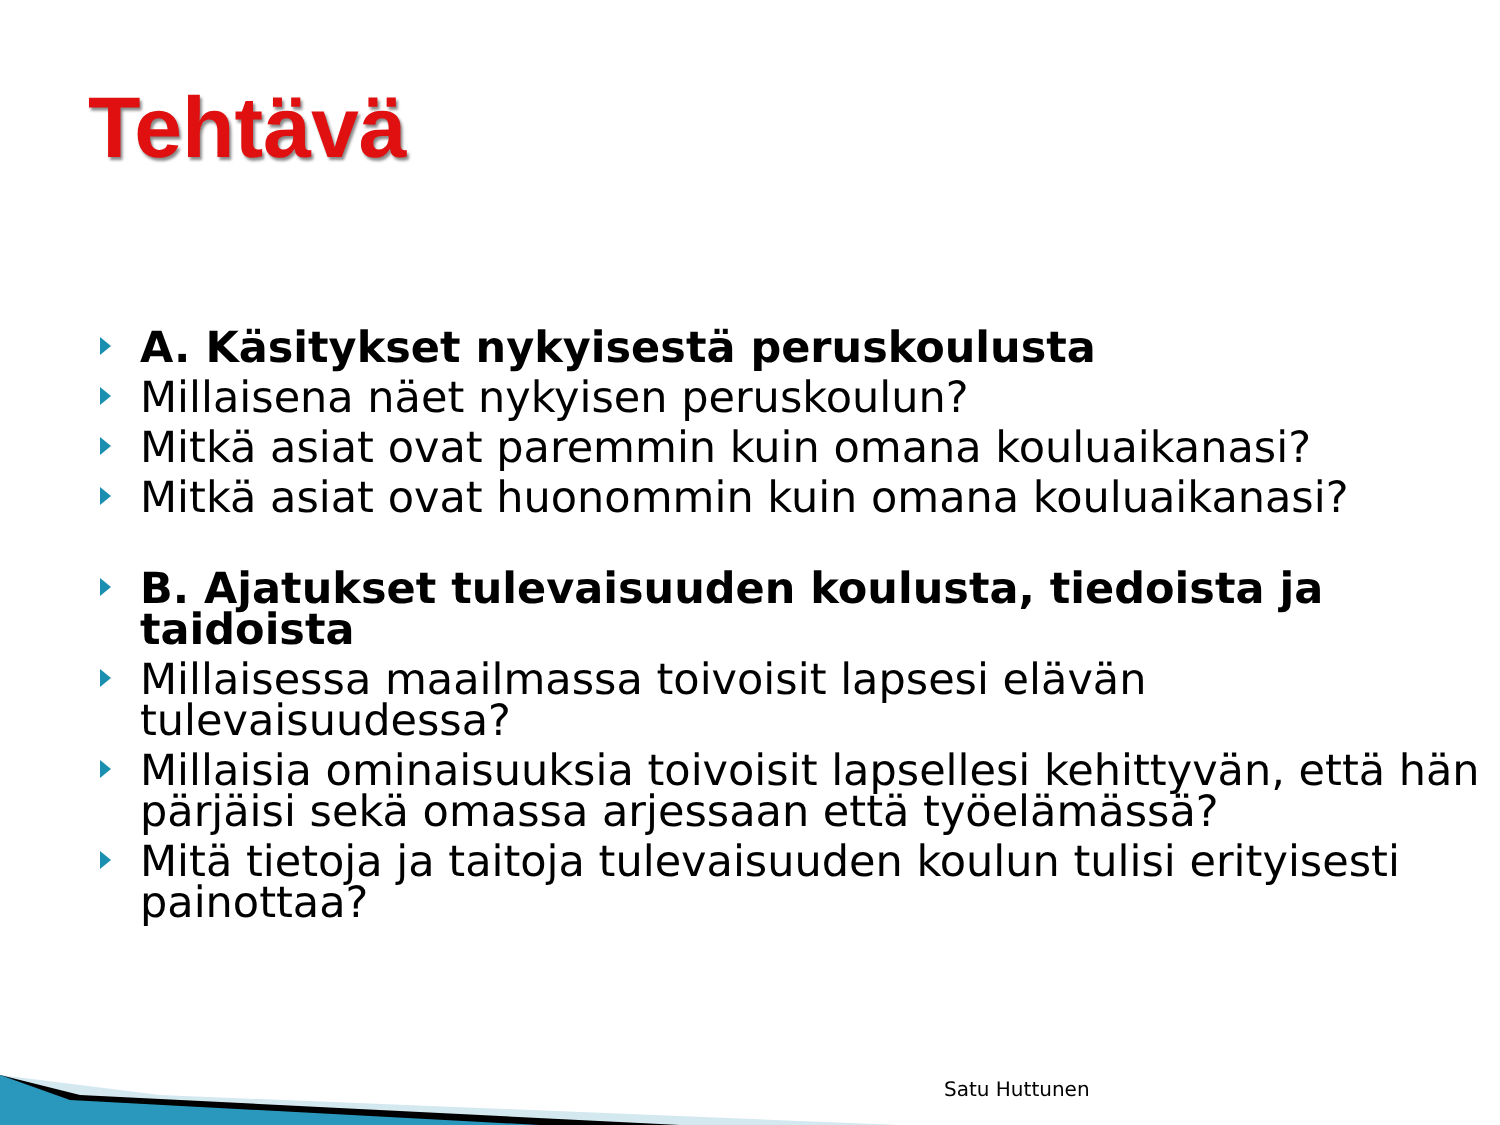Tehtävä
A. Käsitykset nykyisestä peruskoulusta
Millaisena näet nykyisen peruskoulun?
Mitkä asiat ovat paremmin kuin omana kouluaikanasi?
Mitkä asiat ovat huonommin kuin omana kouluaikanasi?
B. Ajatukset tulevaisuuden koulusta, tiedoista ja taidoista
Millaisessa maailmassa toivoisit lapsesi elävän tulevaisuudessa?
Millaisia ominaisuuksia toivoisit lapsellesi kehittyvän, että hän pärjäisi sekä omassa arjessaan että työelämässä?
Mitä tietoja ja taitoja tulevaisuuden koulun tulisi erityisesti painottaa?
Satu Huttunen